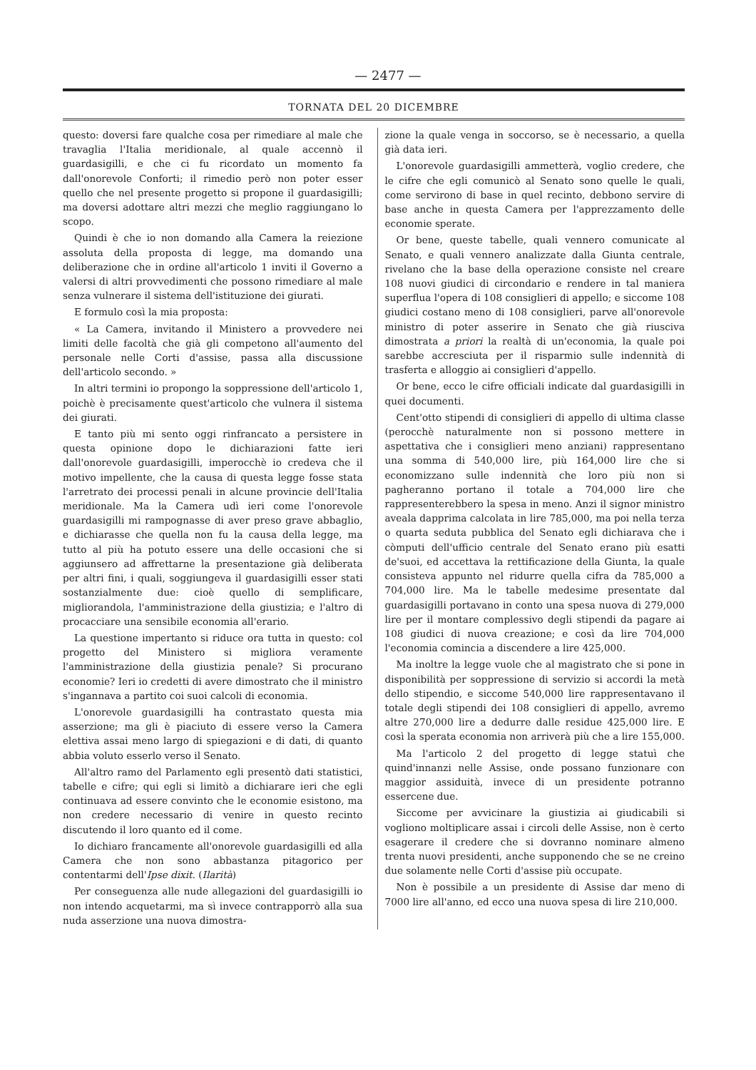— 2477 —
TORNATA DEL 20 DICEMBRE
questo: doversi fare qualche cosa per rimediare al male che travaglia l'Italia meridionale, al quale accennò il guardasigilli, e che ci fu ricordato un momento fa dall'onorevole Conforti; il rimedio però non poter esser quello che nel presente progetto si propone il guardasigilli; ma doversi adottare altri mezzi che meglio raggiungano lo scopo.
Quindi è che io non domando alla Camera la reiezione assoluta della proposta di legge, ma domando una deliberazione che in ordine all'articolo 1 inviti il Governo a valersi di altri provvedimenti che possono rimediare al male senza vulnerare il sistema dell'istituzione dei giurati.
E formulo così la mia proposta:
« La Camera, invitando il Ministero a provvedere nei limiti delle facoltà che già gli competono all'aumento del personale nelle Corti d'assise, passa alla discussione dell'articolo secondo. »
In altri termini io propongo la soppressione dell'articolo 1, poichè è precisamente quest'articolo che vulnera il sistema dei giurati.
E tanto più mi sento oggi rinfrancato a persistere in questa opinione dopo le dichiarazioni fatte ieri dall'onorevole guardasigilli, imperocchè io credeva che il motivo impellente, che la causa di questa legge fosse stata l'arretrato dei processi penali in alcune provincie dell'Italia meridionale. Ma la Camera udì ieri come l'onorevole guardasigilli mi rampognasse di aver preso grave abbaglio, e dichiarasse che quella non fu la causa della legge, ma tutto al più ha potuto essere una delle occasioni che si aggiunsero ad affrettarne la presentazione già deliberata per altri fini, i quali, soggiungeva il guardasigilli esser stati sostanzialmente due: cioè quello di semplificare, migliorandola, l'amministrazione della giustizia; e l'altro di procacciare una sensibile economia all'erario.
La questione impertanto si riduce ora tutta in questo: col progetto del Ministero si migliora veramente l'amministrazione della giustizia penale? Si procurano economie? Ieri io credetti di avere dimostrato che il ministro s'ingannava a partito coi suoi calcoli di economia.
L'onorevole guardasigilli ha contrastato questa mia asserzione; ma gli è piaciuto di essere verso la Camera elettiva assai meno largo di spiegazioni e di dati, di quanto abbia voluto esserlo verso il Senato.
All'altro ramo del Parlamento egli presentò dati statistici, tabelle e cifre; qui egli si limitò a dichiarare ieri che egli continuava ad essere convinto che le economie esistono, ma non credere necessario di venire in questo recinto discutendo il loro quanto ed il come.
Io dichiaro francamente all'onorevole guardasigilli ed alla Camera che non sono abbastanza pitagorico per contentarmi dell'Ipse dixit. (Ilarità)
Per conseguenza alle nude allegazioni del guardasigilli io non intendo acquetarmi, ma sì invece contrapporrò alla sua nuda asserzione una nuova dimostra-
zione la quale venga in soccorso, se è necessario, a quella già data ieri.
L'onorevole guardasigilli ammetterà, voglio credere, che le cifre che egli comunicò al Senato sono quelle le quali, come servirono di base in quel recinto, debbono servire di base anche in questa Camera per l'apprezzamento delle economie sperate.
Or bene, queste tabelle, quali vennero comunicate al Senato, e quali vennero analizzate dalla Giunta centrale, rivelano che la base della operazione consiste nel creare 108 nuovi giudici di circondario e rendere in tal maniera superflua l'opera di 108 consiglieri di appello; e siccome 108 giudici costano meno di 108 consiglieri, parve all'onorevole ministro di poter asserire in Senato che già riusciva dimostrata a priori la realtà di un'economia, la quale poi sarebbe accresciuta per il risparmio sulle indennità di trasferta e alloggio ai consiglieri d'appello.
Or bene, ecco le cifre officiali indicate dal guardasigilli in quei documenti.
Cent'otto stipendi di consiglieri di appello di ultima classe (perocchè naturalmente non si possono mettere in aspettativa che i consiglieri meno anziani) rappresentano una somma di 540,000 lire, più 164,000 lire che si economizzano sulle indennità che loro più non si pagheranno portano il totale a 704,000 lire che rappresenterebbero la spesa in meno. Anzi il signor ministro avealа dapprima calcolata in lire 785,000, ma poi nella terza o quarta seduta pubblica del Senato egli dichiarava che i còmputi dell'ufficio centrale del Senato erano più esatti de'suoi, ed accettava la rettificazione della Giunta, la quale consisteva appunto nel ridurre quella cifra da 785,000 a 704,000 lire. Ma le tabelle medesime presentate dal guardasigilli portavano in conto una spesa nuova di 279,000 lire per il montare complessivo degli stipendi da pagare ai 108 giudici di nuova creazione; e così da lire 704,000 l'economia comincia a discendere a lire 425,000.
Ma inoltre la legge vuole che al magistrato che si pone in disponibilità per soppressione di servizio si accordi la metà dello stipendio, e siccome 540,000 lire rappresentavano il totale degli stipendi dei 108 consiglieri di appello, avremo altre 270,000 lire a dedurre dalle residue 425,000 lire. E così la sperata economia non arriverà più che a lire 155,000.
Ma l'articolo 2 del progetto di legge statuì che quind'innanzi nelle Assise, onde possano funzionare con maggior assiduità, invece di un presidente potranno essercene due.
Siccome per avvicinare la giustizia ai giudicabili si vogliono moltiplicare assai i circoli delle Assise, non è certo esagerare il credere che si dovranno nominare almeno trenta nuovi presidenti, anche supponendo che se ne creino due solamente nelle Corti d'assise più occupate.
Non è possibile a un presidente di Assise dar meno di 7000 lire all'anno, ed ecco una nuova spesa di lire 210,000.